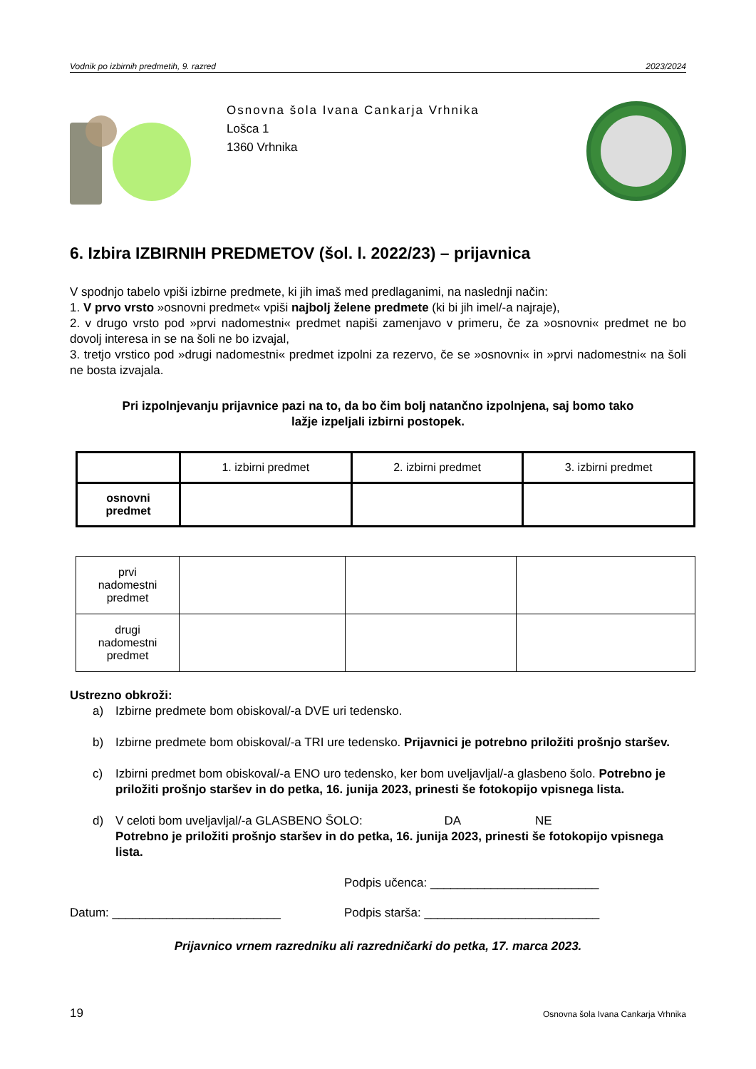Vodnik po izbirnih predmetih, 9. razred 2023/2024
Osnovna šola Ivana Cankarja Vrhnika
Lošca 1
1360 Vrhnika
6. Izbira IZBIRNIH PREDMETOV (šol. l. 2022/23) – prijavnica
V spodnjo tabelo vpiši izbirne predmete, ki jih imaš med predlaganimi, na naslednji način:
1. V prvo vrsto »osnovni predmet« vpiši najbolj želene predmete (ki bi jih imel/-a najraje),
2. v drugo vrsto pod »prvi nadomestni« predmet napiši zamenjavo v primeru, če za »osnovni« predmet ne bo dovolj interesa in se na šoli ne bo izvajal,
3. tretjo vrstico pod »drugi nadomestni« predmet izpolni za rezervo, če se »osnovni« in »prvi nadomestni« na šoli ne bosta izvajala.
Pri izpolnjevanju prijavnice pazi na to, da bo čim bolj natančno izpolnjena, saj bomo tako
lažje izpeljali izbirni postopek.
| | 1. izbirni predmet | 2. izbirni predmet | 3. izbirni predmet |
| osnovni predmet | | | |
| prvi nadomestni predmet | | | |
| drugi nadomestni predmet | | | |
Ustrezno obkroži:
a) Izbirne predmete bom obiskoval/-a DVE uri tedensko.
b) Izbirne predmete bom obiskoval/-a TRI ure tedensko. Prijavnici je potrebno priložiti prošnjo staršev.
c) Izbirni predmet bom obiskoval/-a ENO uro tedensko, ker bom uveljavljal/-a glasbeno šolo. Potrebno je priložiti prošnjo staršev in do petka, 16. junija 2023, prinesti še fotokopijo vpisnega lista.
d) V celoti bom uveljavljal/-a GLASBENO ŠOLO: DA NE
Potrebno je priložiti prošnjo staršev in do petka, 16. junija 2023, prinesti še fotokopijo vpisnega lista.
Podpis učenca: _________________________
Datum: _________________________ Podpis starša: __________________________
Prijavnico vrnem razredniku ali razredničarki do petka, 17. marca 2023.
19 Osnovna šola Ivana Cankarja Vrhnika